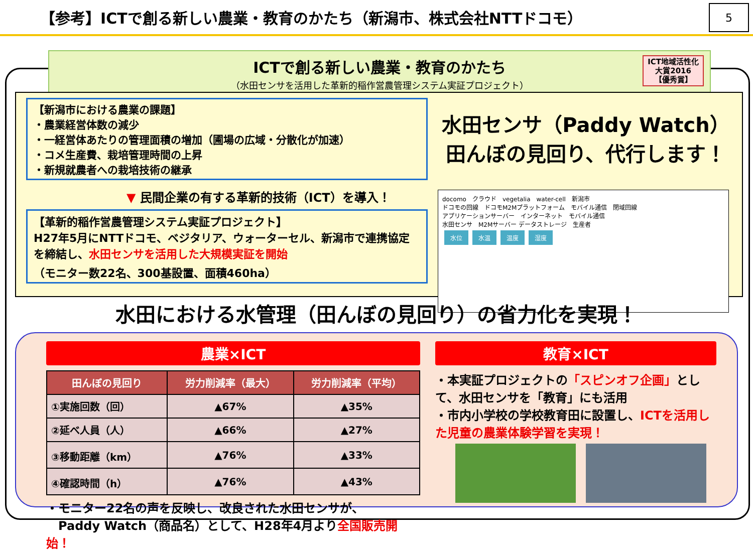【参考】ICTで創る新しい農業・教育のかたち（新潟市、株式会社NTTドコモ）
5
ICTで創る新しい農業・教育のかたち
（水田センサを活用した革新的稲作営農管理システム実証プロジェクト）
ICT地域活性化
大賞2016
【優秀賞】
【新潟市における農業の課題】
・農業経営体数の減少
・一経営体あたりの管理面積の増加（圃場の広域・分散化が加速）
・コメ生産費、栽培管理時間の上昇
・新規就農者への栽培技術の継承
▼ 民間企業の有する革新的技術（ICT）を導入！
【革新的稲作営農管理システム実証プロジェクト】
H27年5月にNTTドコモ、ベジタリア、ウォーターセル、新潟市で連携協定を締結し、水田センサを活用した大規模実証を開始
（モニター数22名、300基設置、面積460ha）
水田センサ（Paddy Watch）
田んぼの見回り、代行します！
docomo　クラウド　vegetalia　water-cell　新潟市
ドコモの回線　ドコモM2Mプラットフォーム　モバイル通信　閉域回線
アプリケーションサーバー　インターネット　モバイル通信
水田センサ　M2Mサーバー データストレージ　生産者
水位 水温 温度 湿度
水田における水管理（田んぼの見回り）の省力化を実現！
農業×ICT
| 田んぼの見回り | 労力削減率（最大） | 労力削減率（平均） |
| --- | --- | --- |
| ①実施回数（回） | ▲67% | ▲35% |
| ②延べ人員（人） | ▲66% | ▲27% |
| ③移動距離（km） | ▲76% | ▲33% |
| ④確認時間（h） | ▲76% | ▲43% |
・モニター22名の声を反映し、改良された水田センサが、
　Paddy Watch（商品名）として、H28年4月より全国販売開始！
教育×ICT
・本実証プロジェクトの「スピンオフ企画」として、水田センサを「教育」にも活用
・市内小学校の学校教育田に設置し、ICTを活用した児童の農業体験学習を実現！